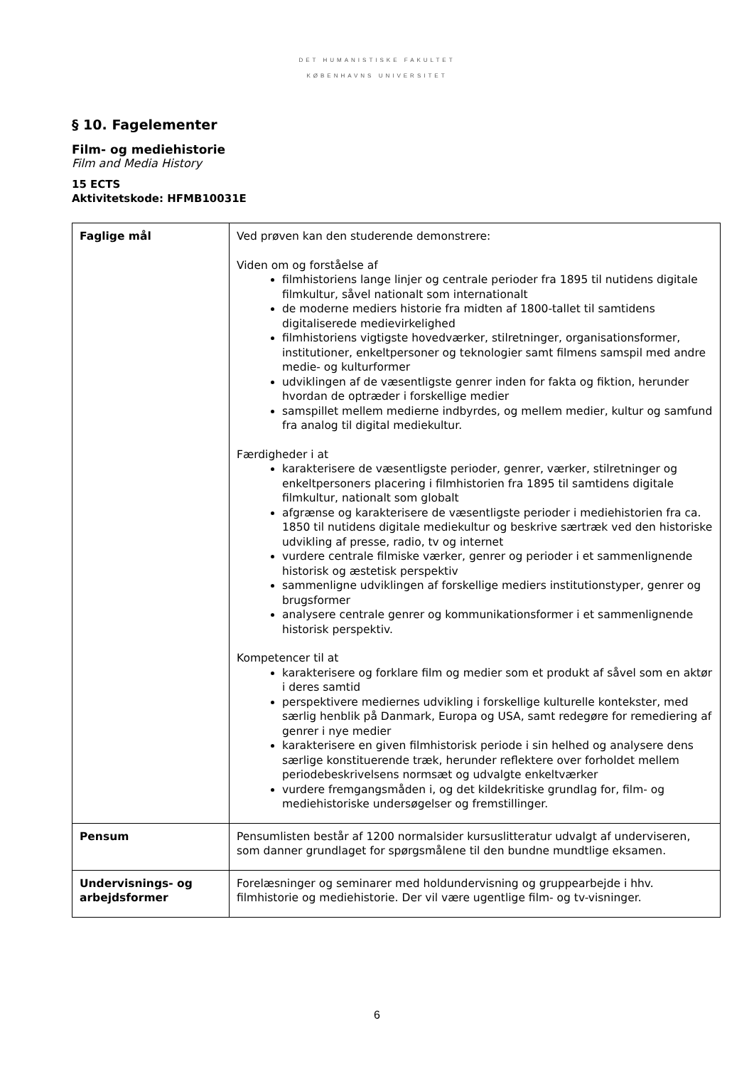DET HUMANISTISKE FAKULTET
KØBENHAVNS UNIVERSITET
§ 10. Fagelementer
Film- og mediehistorie
Film and Media History
15 ECTS
Aktivitetskode: HFMB10031E
| Faglige mål | Ved prøven kan den studerende demonstrere: Viden om og forståelse af filmhistoriens lange linjer og centrale perioder fra 1895 til nutidens digitale filmkultur, såvel nationalt som internationalt de moderne mediers historie fra midten af 1800-tallet til samtidens digitaliserede medievirkelighed filmhistoriens vigtigste hovedværker, stilretninger, organisationsformer, institutioner, enkeltpersoner og teknologier samt filmens samspil med andre medie- og kulturformer udviklingen af de væsentligste genrer inden for fakta og fiktion, herunder hvordan de optræder i forskellige medier samspillet mellem medierne indbyrdes, og mellem medier, kultur og samfund fra analog til digital mediekultur. Færdigheder i at karakterisere de væsentligste perioder, genrer, værker, stilretninger og enkeltpersoners placering i filmhistorien fra 1895 til samtidens digitale filmkultur, nationalt som globalt afgrænse og karakterisere de væsentligste perioder i mediehistorien fra ca. 1850 til nutidens digitale mediekultur og beskrive særtræk ved den historiske udvikling af presse, radio, tv og internet vurdere centrale filmiske værker, genrer og perioder i et sammenlignende historisk og æstetisk perspektiv sammenligne udviklingen af forskellige mediers institutionstyper, genrer og brugsformer analysere centrale genrer og kommunikationsformer i et sammenlignende historisk perspektiv. Kompetencer til at karakterisere og forklare film og medier som et produkt af såvel som en aktør i deres samtid perspektivere mediernes udvikling i forskellige kulturelle kontekster, med særlig henblik på Danmark, Europa og USA, samt redegøre for remediering af genrer i nye medier karakterisere en given filmhistorisk periode i sin helhed og analysere dens særlige konstituerende træk, herunder reflektere over forholdet mellem periodebeskrivelsens normsæt og udvalgte enkeltværker vurdere fremgangsmåden i, og det kildekritiske grundlag for, film- og mediehistoriske undersøgelser og fremstillinger. |
| Pensum | Pensumlisten består af 1200 normalsider kursuslitteratur udvalgt af underviseren, som danner grundlaget for spørgsmålene til den bundne mundtlige eksamen. |
| Undervisnings- og arbejdsformer | Forelæsninger og seminarer med holdundervisning og gruppearbejde i hhv. filmhistorie og mediehistorie. Der vil være ugentlige film- og tv-visninger. |
6